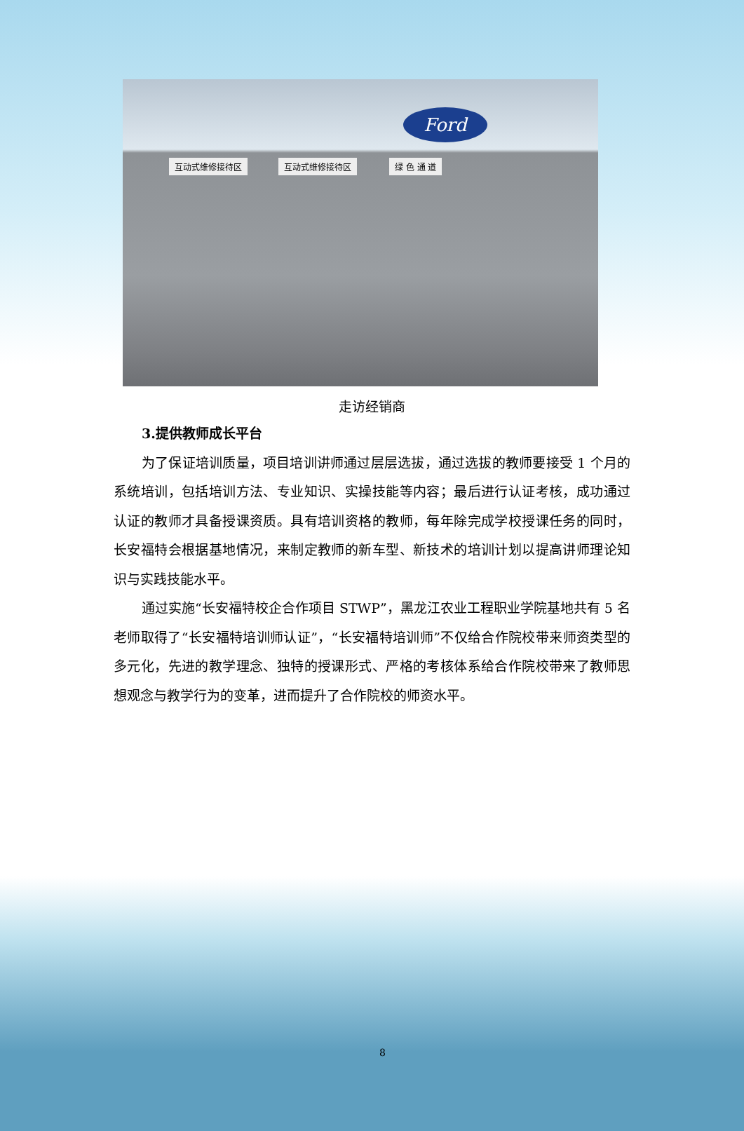Ford
互动式维修接待区 互动式维修接待区 绿 色 通 道
走访经销商
3.提供教师成长平台
为了保证培训质量，项目培训讲师通过层层选拔，通过选拔的教师要接受 1 个月的系统培训，包括培训方法、专业知识、实操技能等内容；最后进行认证考核，成功通过认证的教师才具备授课资质。具有培训资格的教师，每年除完成学校授课任务的同时，长安福特会根据基地情况，来制定教师的新车型、新技术的培训计划以提高讲师理论知识与实践技能水平。
通过实施“长安福特校企合作项目 STWP”，黑龙江农业工程职业学院基地共有 5 名老师取得了“长安福特培训师认证”，“长安福特培训师”不仅给合作院校带来师资类型的多元化，先进的教学理念、独特的授课形式、严格的考核体系给合作院校带来了教师思想观念与教学行为的变革，进而提升了合作院校的师资水平。
8